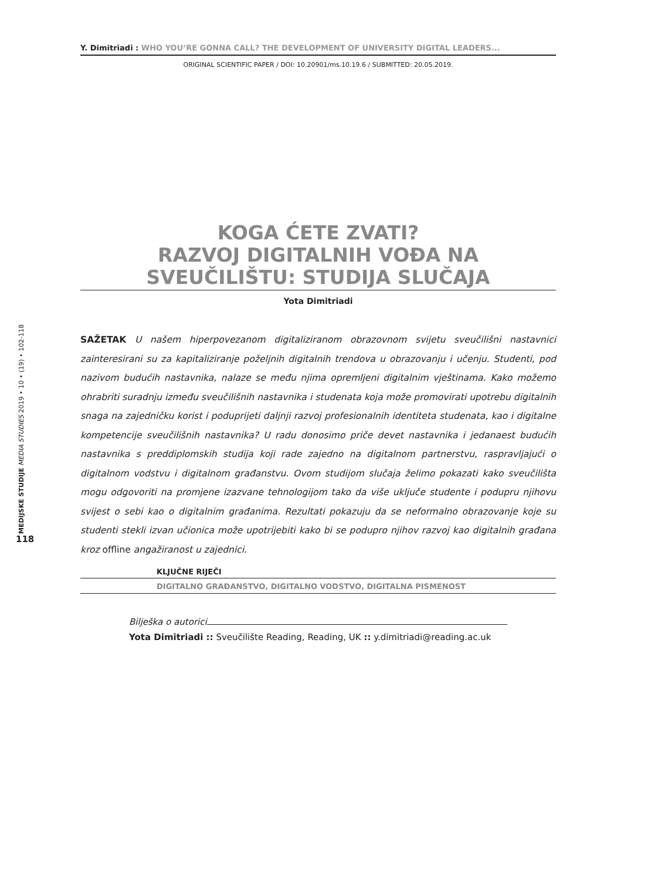Y. Dimitriadi : WHO YOU’RE GONNA CALL? THE DEVELOPMENT OF UNIVERSITY DIGITAL LEADERS...
ORIGINAL SCIENTIFIC PAPER / DOI: 10.20901/ms.10.19.6 / SUBMITTED: 20.05.2019.
KOGA ĆETE ZVATI?
RAZVOJ DIGITALNIH VOĐA NA
SVEUČILIŠTU: STUDIJA SLUČAJA
Yota Dimitriadi
SAŽETAK U našem hiperpovezanom digitaliziranom obrazovnom svijetu sveučilišni nastavnici zainteresirani su za kapitaliziranje poželjnih digitalnih trendova u obrazovanju i učenju. Studenti, pod nazivom budućih nastavnika, nalaze se među njima opremljeni digitalnim vještinama. Kako možemo ohrabriti suradnju između sveučilišnih nastavnika i studenata koja može promovirati upotrebu digitalnih snaga na zajedničku korist i poduprijeti daljnji razvoj profesionalnih identiteta studenata, kao i digitalne kompetencije sveučilišnih nastavnika? U radu donosimo priče devet nastavnika i jedanaest budućih nastavnika s preddiplomskih studija koji rade zajedno na digitalnom partnerstvu, raspravljajući o digitalnom vodstvu i digitalnom građanstvu. Ovom studijom slučaja želimo pokazati kako sveučilišta mogu odgovoriti na promjene izazvane tehnologijom tako da više uključe studente i podupru njihovu svijest o sebi kao o digitalnim građanima. Rezultati pokazuju da se neformalno obrazovanje koje su studenti stekli izvan učionica može upotrijebiti kako bi se podupro njihov razvoj kao digitalnih građana kroz offline angažiranost u zajednici.
KLJUČNE RIJEČI
DIGITALNO GRAĐANSTVO, DIGITALNO VODSTVO, DIGITALNA PISMENOST
Bilješka o autorici
Yota Dimitriadi :: Sveučilište Reading, Reading, UK :: y.dimitriadi@reading.ac.uk
MEDIJSKE STUDIJE MEDIA STUDIES 2019 • 10 • (19) • 102-118
118